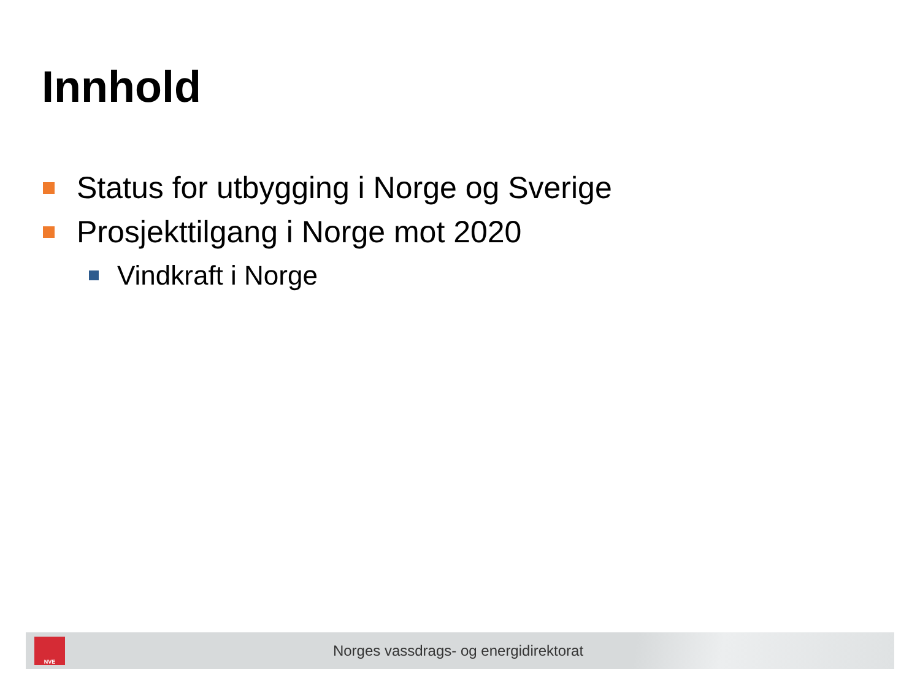Innhold
Status for utbygging i Norge og Sverige
Prosjekttilgang i Norge mot 2020
Vindkraft i Norge
NVE
Norges vassdrags- og energidirektorat